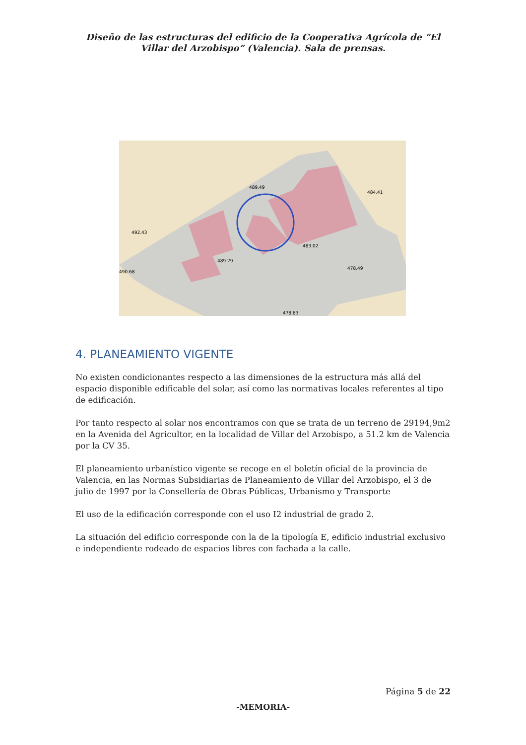Diseño de las estructuras del edificio de la Cooperativa Agrícola de “El Villar del Arzobispo” (Valencia). Sala de prensas.
489.49
484.41
492.43
483.02
489.29
490.68
478.49
478.83
4. PLANEAMIENTO VIGENTE
No existen condicionantes respecto a las dimensiones de la estructura más allá del espacio disponible edificable del solar, así como las normativas locales referentes al tipo de edificación.
Por tanto respecto al solar nos encontramos con que se trata de un terreno de 29194,9m2 en la Avenida del Agricultor, en la localidad de Villar del Arzobispo, a 51.2 km de Valencia por la CV 35.
El planeamiento urbanístico vigente se recoge en el boletín oficial de la provincia de Valencia, en las Normas Subsidiarias de Planeamiento de Villar del Arzobispo, el 3 de julio de 1997 por la Consellería de Obras Públicas, Urbanismo y Transporte
El uso de la edificación corresponde con el uso I2 industrial de grado 2.
La situación del edificio corresponde con la de la tipología E, edificio industrial exclusivo e independiente rodeado de espacios libres con fachada a la calle.
Página 5 de 22
-MEMORIA-